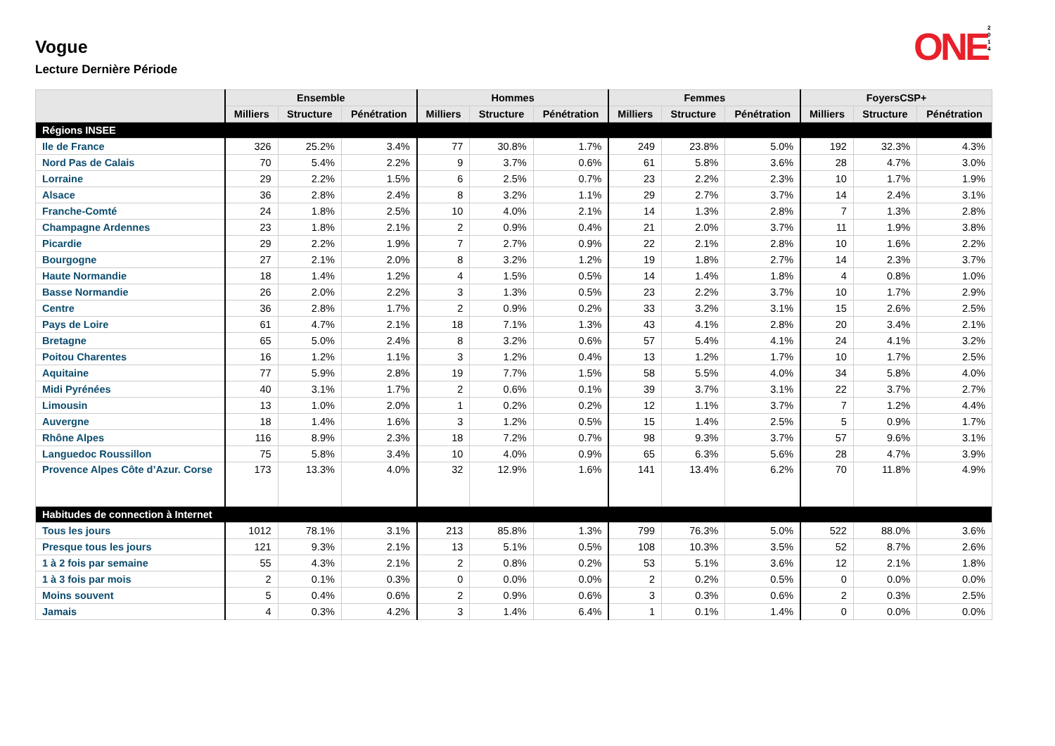ONE 2 0 1 4
Vogue
Lecture Dernière Période
| | Ensemble | | | Hommes | | | Femmes | | | FoyersCSP+ | | |
| --- | --- | --- | --- | --- | --- | --- | --- | --- | --- | --- | --- | --- |
| | Milliers | Structure | Pénétration | Milliers | Structure | Pénétration | Milliers | Structure | Pénétration | Milliers | Structure | Pénétration |
| Régions INSEE | | | | | | | | | | | | |
| Ile de France | 326 | 25.2% | 3.4% | 77 | 30.8% | 1.7% | 249 | 23.8% | 5.0% | 192 | 32.3% | 4.3% |
| Nord Pas de Calais | 70 | 5.4% | 2.2% | 9 | 3.7% | 0.6% | 61 | 5.8% | 3.6% | 28 | 4.7% | 3.0% |
| Lorraine | 29 | 2.2% | 1.5% | 6 | 2.5% | 0.7% | 23 | 2.2% | 2.3% | 10 | 1.7% | 1.9% |
| Alsace | 36 | 2.8% | 2.4% | 8 | 3.2% | 1.1% | 29 | 2.7% | 3.7% | 14 | 2.4% | 3.1% |
| Franche-Comté | 24 | 1.8% | 2.5% | 10 | 4.0% | 2.1% | 14 | 1.3% | 2.8% | 7 | 1.3% | 2.8% |
| Champagne Ardennes | 23 | 1.8% | 2.1% | 2 | 0.9% | 0.4% | 21 | 2.0% | 3.7% | 11 | 1.9% | 3.8% |
| Picardie | 29 | 2.2% | 1.9% | 7 | 2.7% | 0.9% | 22 | 2.1% | 2.8% | 10 | 1.6% | 2.2% |
| Bourgogne | 27 | 2.1% | 2.0% | 8 | 3.2% | 1.2% | 19 | 1.8% | 2.7% | 14 | 2.3% | 3.7% |
| Haute Normandie | 18 | 1.4% | 1.2% | 4 | 1.5% | 0.5% | 14 | 1.4% | 1.8% | 4 | 0.8% | 1.0% |
| Basse Normandie | 26 | 2.0% | 2.2% | 3 | 1.3% | 0.5% | 23 | 2.2% | 3.7% | 10 | 1.7% | 2.9% |
| Centre | 36 | 2.8% | 1.7% | 2 | 0.9% | 0.2% | 33 | 3.2% | 3.1% | 15 | 2.6% | 2.5% |
| Pays de Loire | 61 | 4.7% | 2.1% | 18 | 7.1% | 1.3% | 43 | 4.1% | 2.8% | 20 | 3.4% | 2.1% |
| Bretagne | 65 | 5.0% | 2.4% | 8 | 3.2% | 0.6% | 57 | 5.4% | 4.1% | 24 | 4.1% | 3.2% |
| Poitou Charentes | 16 | 1.2% | 1.1% | 3 | 1.2% | 0.4% | 13 | 1.2% | 1.7% | 10 | 1.7% | 2.5% |
| Aquitaine | 77 | 5.9% | 2.8% | 19 | 7.7% | 1.5% | 58 | 5.5% | 4.0% | 34 | 5.8% | 4.0% |
| Midi Pyrénées | 40 | 3.1% | 1.7% | 2 | 0.6% | 0.1% | 39 | 3.7% | 3.1% | 22 | 3.7% | 2.7% |
| Limousin | 13 | 1.0% | 2.0% | 1 | 0.2% | 0.2% | 12 | 1.1% | 3.7% | 7 | 1.2% | 4.4% |
| Auvergne | 18 | 1.4% | 1.6% | 3 | 1.2% | 0.5% | 15 | 1.4% | 2.5% | 5 | 0.9% | 1.7% |
| Rhône Alpes | 116 | 8.9% | 2.3% | 18 | 7.2% | 0.7% | 98 | 9.3% | 3.7% | 57 | 9.6% | 3.1% |
| Languedoc Roussillon | 75 | 5.8% | 3.4% | 10 | 4.0% | 0.9% | 65 | 6.3% | 5.6% | 28 | 4.7% | 3.9% |
| Provence Alpes Côte d’Azur. Corse | 173 | 13.3% | 4.0% | 32 | 12.9% | 1.6% | 141 | 13.4% | 6.2% | 70 | 11.8% | 4.9% |
| Habitudes de connection à Internet | | | | | | | | | | | | |
| Tous les jours | 1012 | 78.1% | 3.1% | 213 | 85.8% | 1.3% | 799 | 76.3% | 5.0% | 522 | 88.0% | 3.6% |
| Presque tous les jours | 121 | 9.3% | 2.1% | 13 | 5.1% | 0.5% | 108 | 10.3% | 3.5% | 52 | 8.7% | 2.6% |
| 1 à 2 fois par semaine | 55 | 4.3% | 2.1% | 2 | 0.8% | 0.2% | 53 | 5.1% | 3.6% | 12 | 2.1% | 1.8% |
| 1 à 3 fois par mois | 2 | 0.1% | 0.3% | 0 | 0.0% | 0.0% | 2 | 0.2% | 0.5% | 0 | 0.0% | 0.0% |
| Moins souvent | 5 | 0.4% | 0.6% | 2 | 0.9% | 0.6% | 3 | 0.3% | 0.6% | 2 | 0.3% | 2.5% |
| Jamais | 4 | 0.3% | 4.2% | 3 | 1.4% | 6.4% | 1 | 0.1% | 1.4% | 0 | 0.0% | 0.0% |